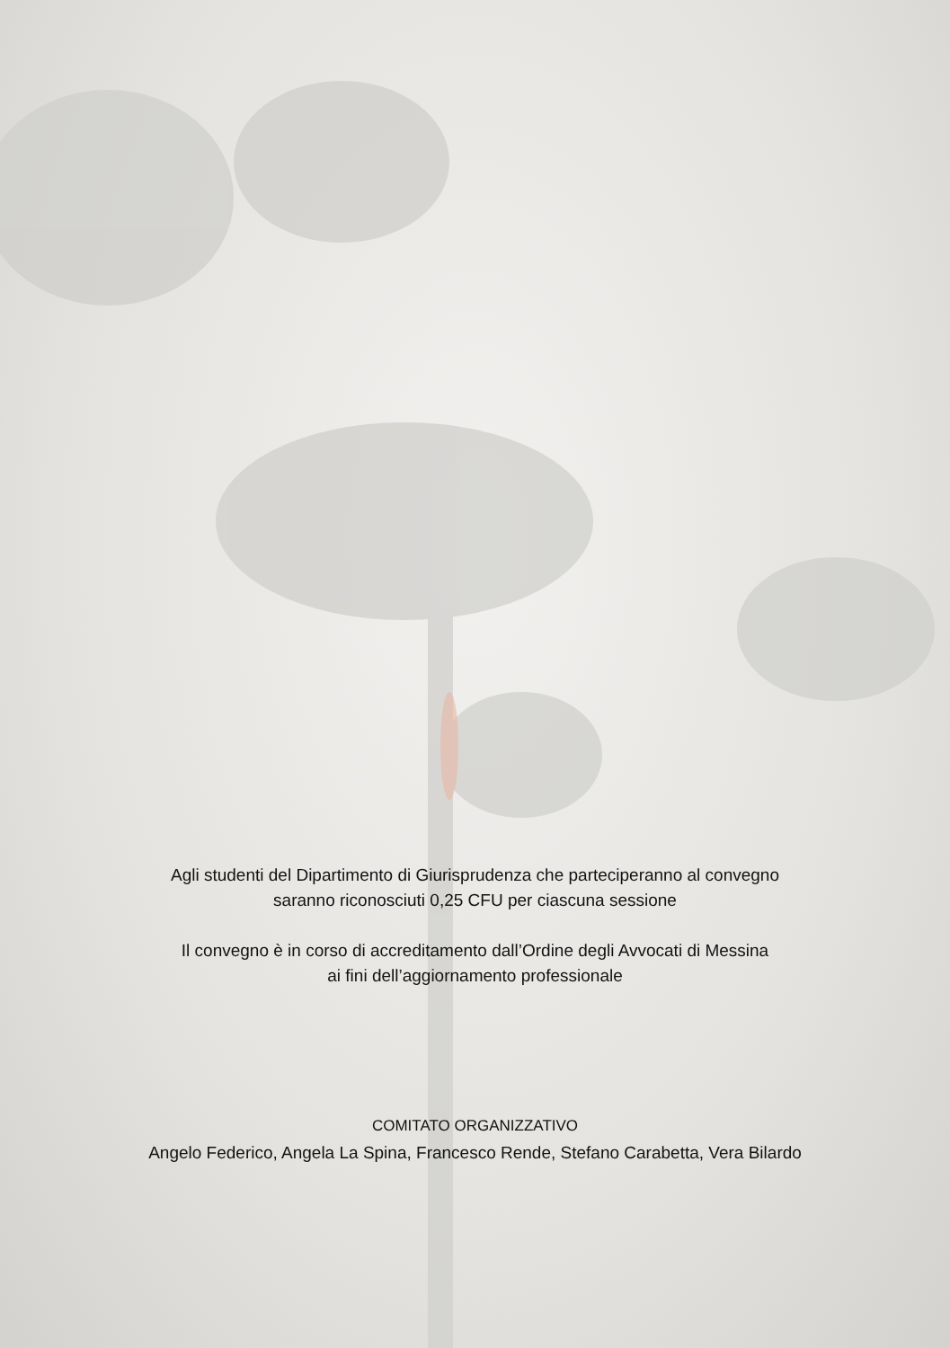Agli studenti del Dipartimento di Giurisprudenza che parteciperanno al convegno
saranno riconosciuti 0,25 CFU per ciascuna sessione
Il convegno è in corso di accreditamento dall’Ordine degli Avvocati di Messina
ai fini dell’aggiornamento professionale
COMITATO ORGANIZZATIVO
Angelo Federico, Angela La Spina, Francesco Rende, Stefano Carabetta, Vera Bilardo